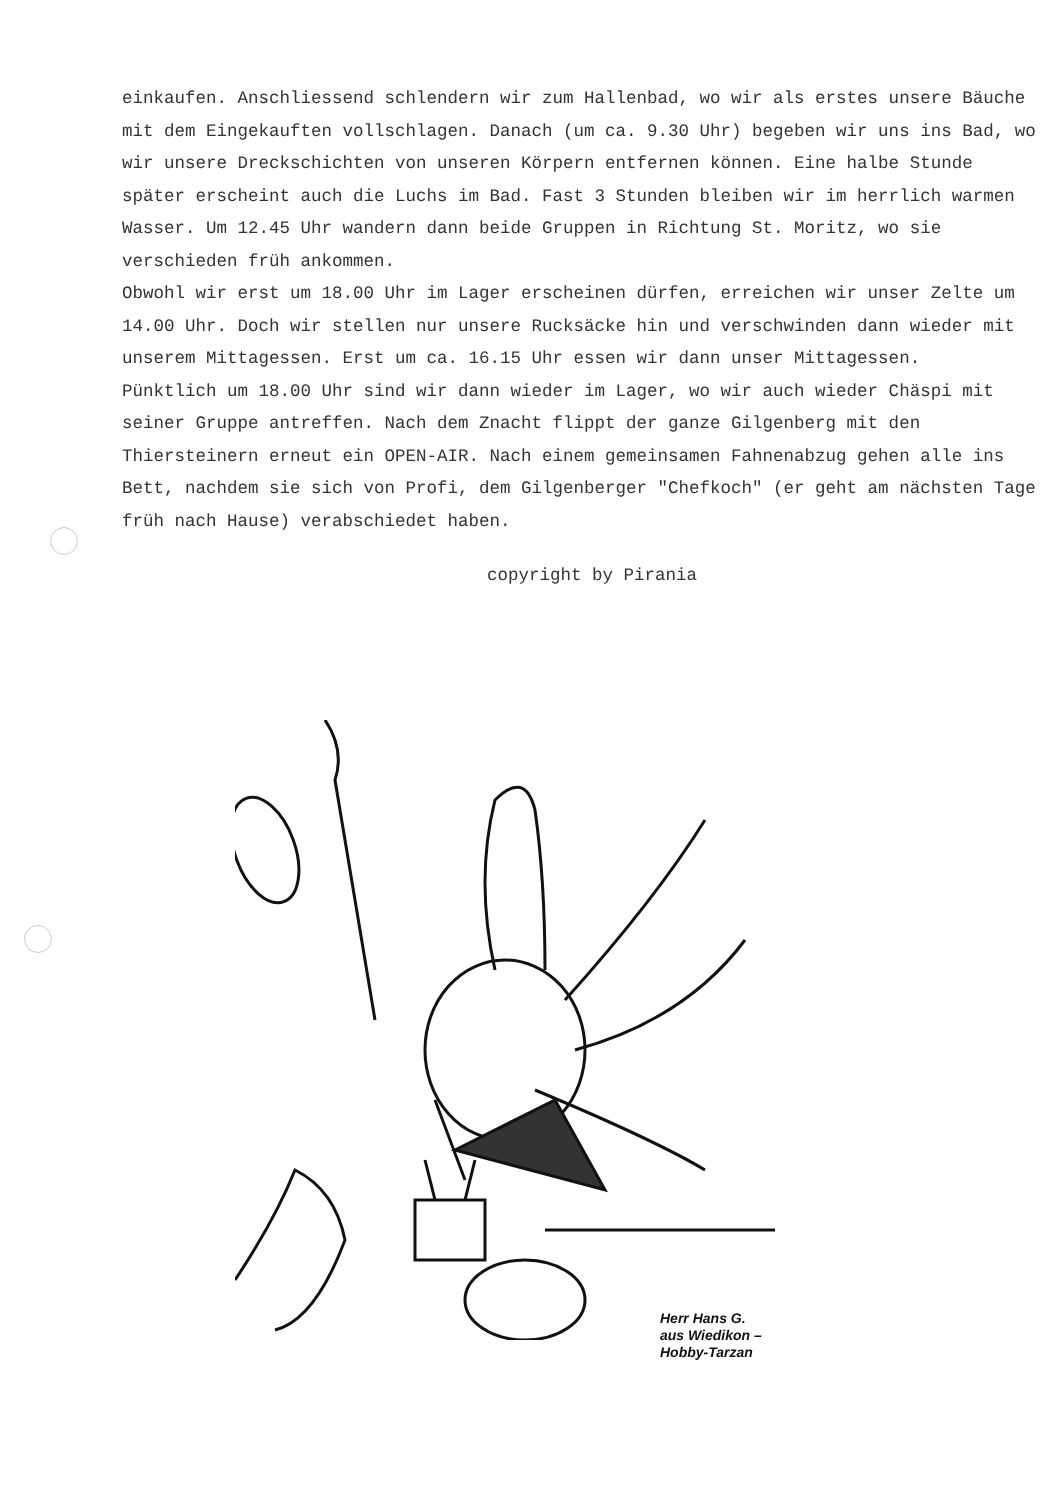einkaufen. Anschliessend schlendern wir zum Hallenbad, wo wir als erstes unsere Bäuche mit dem Eingekauften vollschlagen. Danach (um ca. 9.30 Uhr) begeben wir uns ins Bad, wo wir unsere Dreckschichten von unseren Körpern entfernen können. Eine halbe Stunde später erscheint auch die Luchs im Bad. Fast 3 Stunden bleiben wir im herrlich warmen Wasser. Um 12.45 Uhr wandern dann beide Gruppen in Richtung St. Moritz, wo sie verschieden früh ankommen.
Obwohl wir erst um 18.00 Uhr im Lager erscheinen dürfen, erreichen wir unser Zelte um 14.00 Uhr. Doch wir stellen nur unsere Rucksäcke hin und verschwinden dann wieder mit unserem Mittagessen. Erst um ca. 16.15 Uhr essen wir dann unser Mittagessen.
Pünktlich um 18.00 Uhr sind wir dann wieder im Lager, wo wir auch wieder Chäspi mit seiner Gruppe antreffen. Nach dem Znacht flippt der ganze Gilgenberg mit den Thiersteinern erneut ein OPEN-AIR. Nach einem gemeinsamen Fahnenabzug gehen alle ins Bett, nachdem sie sich von Profi, dem Gilgenberger "Chefkoch" (er geht am nächsten Tage früh nach Hause) verabschiedet haben.
copyright by Pirania
Herr Hans G.
aus Wiedikon –
Hobby-Tarzan